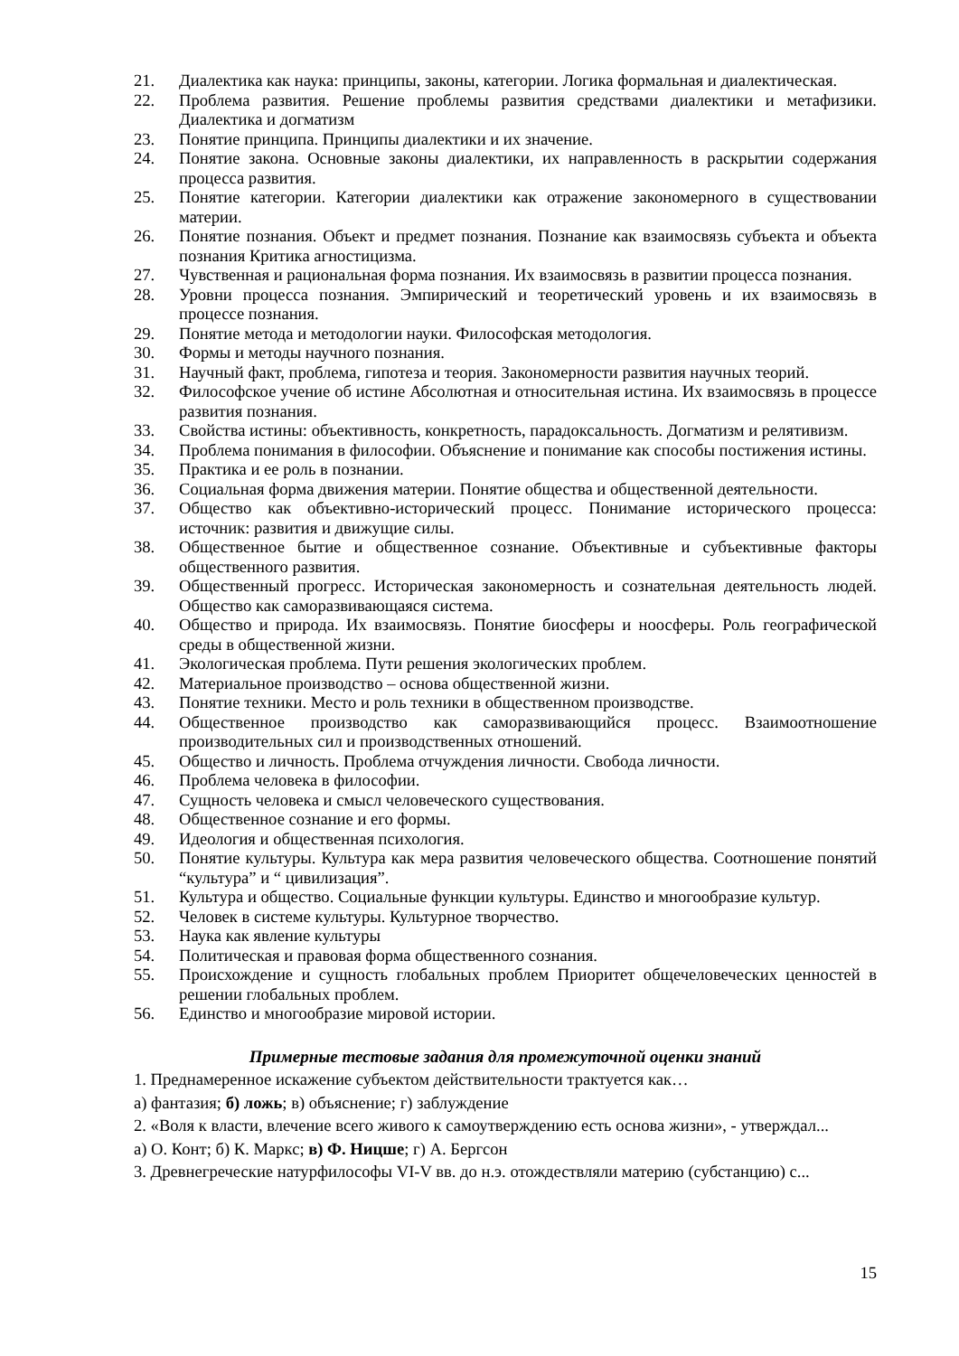21. Диалектика как наука: принципы, законы, категории. Логика формальная и диалектическая.
22. Проблема развития. Решение проблемы развития средствами диалектики и метафизики. Диалектика и догматизм
23. Понятие принципа. Принципы диалектики и их значение.
24. Понятие закона. Основные законы диалектики, их направленность в раскрытии содержания процесса развития.
25. Понятие категории. Категории диалектики как отражение закономерного в существовании материи.
26. Понятие познания. Объект и предмет познания. Познание как взаимосвязь субъекта и объекта познания Критика агностицизма.
27. Чувственная и рациональная форма познания. Их взаимосвязь в развитии процесса познания.
28. Уровни процесса познания. Эмпирический и теоретический уровень и их взаимосвязь в процессе познания.
29. Понятие метода и методологии науки. Философская методология.
30. Формы и методы научного познания.
31. Научный факт, проблема, гипотеза и теория. Закономерности развития научных теорий.
32. Философское учение об истине Абсолютная и относительная истина. Их взаимосвязь в процессе развития познания.
33. Свойства истины: объективность, конкретность, парадоксальность. Догматизм и релятивизм.
34. Проблема понимания в философии. Объяснение и понимание как способы постижения истины.
35. Практика и ее роль в познании.
36. Социальная форма движения материи. Понятие общества и общественной деятельности.
37. Общество как объективно-исторический процесс. Понимание исторического процесса: источник: развития и движущие силы.
38. Общественное бытие и общественное сознание. Объективные и субъективные факторы общественного развития.
39. Общественный прогресс. Историческая закономерность и сознательная деятельность людей. Общество как саморазвивающаяся система.
40. Общество и природа. Их взаимосвязь. Понятие биосферы и ноосферы. Роль географической среды в общественной жизни.
41. Экологическая проблема. Пути решения экологических проблем.
42. Материальное производство – основа общественной жизни.
43. Понятие техники. Место и роль техники в общественном производстве.
44. Общественное производство как саморазвивающийся процесс. Взаимоотношение производительных сил и производственных отношений.
45. Общество и личность. Проблема отчуждения личности. Свобода личности.
46. Проблема человека в философии.
47. Сущность человека и смысл человеческого существования.
48. Общественное сознание и его формы.
49. Идеология и общественная психология.
50. Понятие культуры. Культура как мера развития человеческого общества. Соотношение понятий “культура” и “ цивилизация”.
51. Культура и общество. Социальные функции культуры. Единство и многообразие культур.
52. Человек в системе культуры. Культурное творчество.
53. Наука как явление культуры
54. Политическая и правовая форма общественного сознания.
55. Происхождение и сущность глобальных проблем Приоритет общечеловеческих ценностей в решении глобальных проблем.
56. Единство и многообразие мировой истории.
Примерные тестовые задания для промежуточной оценки знаний
1. Преднамеренное искажение субъектом действительности трактуется как…
а) фантазия; б) ложь; в) объяснение; г) заблуждение
2. «Воля к власти, влечение всего живого к самоутверждению есть основа жизни», - утверждал...
а) О. Конт; б) К. Маркс; в) Ф. Ницше; г) А. Бергсон
3. Древнегреческие натурфилософы VI-V вв. до н.э. отождествляли материю (субстанцию) с...
15